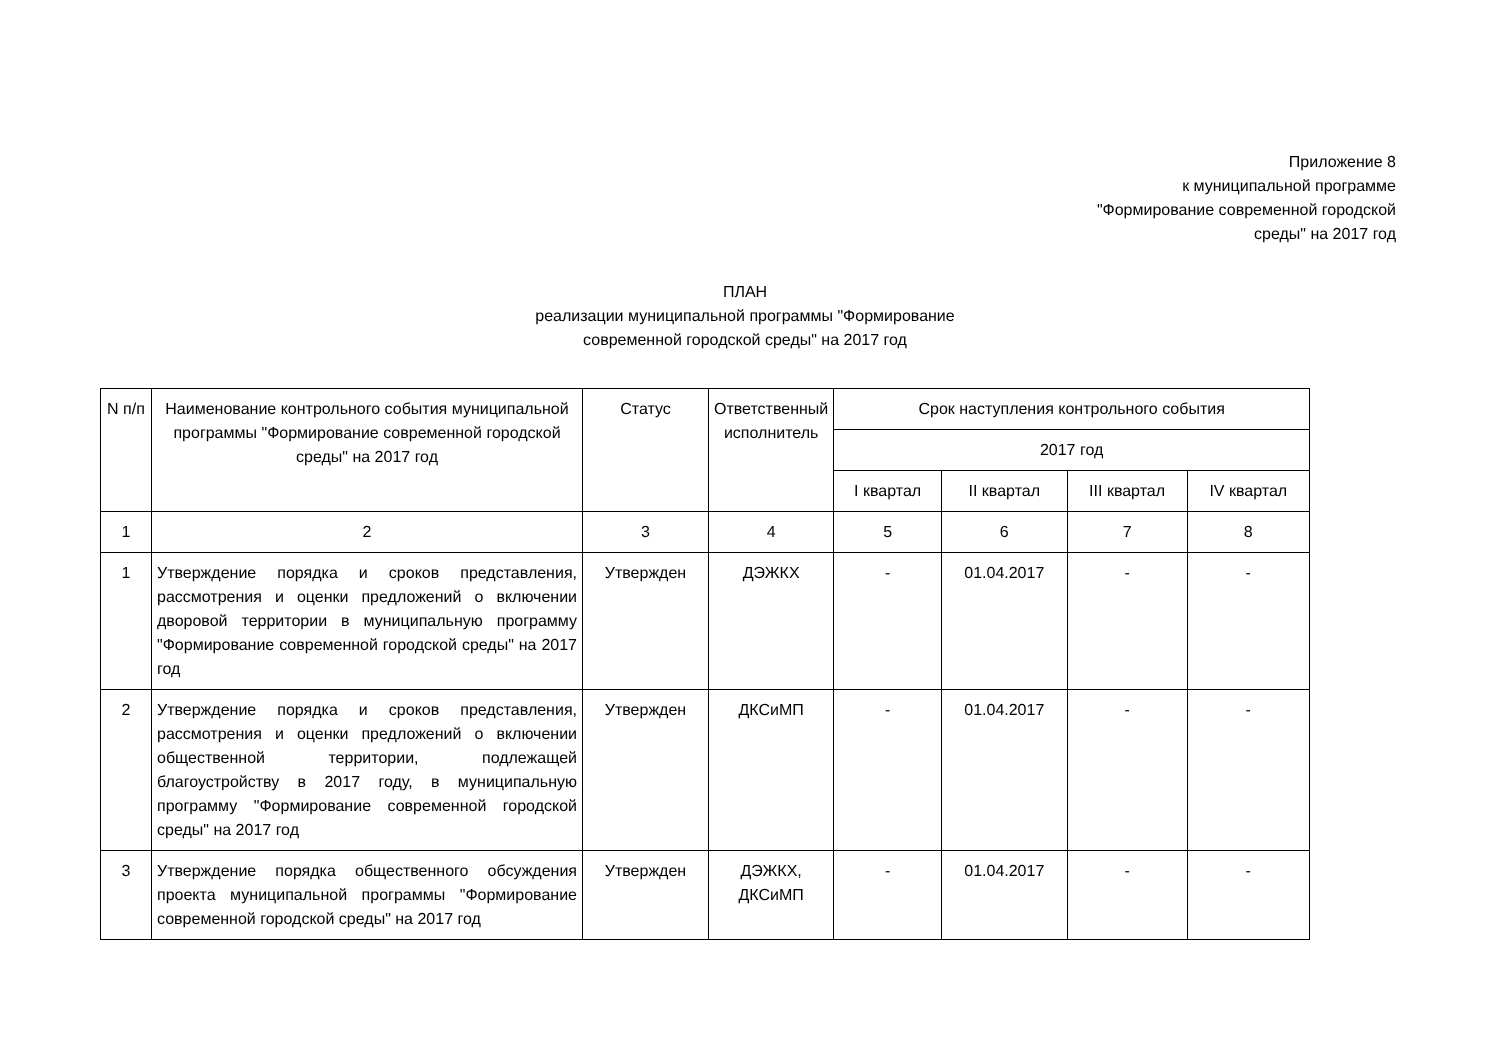Приложение 8
к муниципальной программе
"Формирование современной городской
среды" на 2017 год
ПЛАН
реализации муниципальной программы "Формирование
современной городской среды" на 2017 год
| N п/п | Наименование контрольного события муниципальной программы "Формирование современной городской среды" на 2017 год | Статус | Ответственный исполнитель | Срок наступления контрольного события | | | |
| --- | --- | --- | --- | --- | --- | --- | --- |
| | | | | 2017 год | | | |
| | | | | I квартал | II квартал | III квартал | IV квартал |
| 1 | 2 | 3 | 4 | 5 | 6 | 7 | 8 |
| 1 | Утверждение порядка и сроков представления, рассмотрения и оценки предложений о включении дворовой территории в муниципальную программу "Формирование современной городской среды" на 2017 год | Утвержден | ДЭЖКХ | - | 01.04.2017 | - | - |
| 2 | Утверждение порядка и сроков представления, рассмотрения и оценки предложений о включении общественной территории, подлежащей благоустройству в 2017 году, в муниципальную программу "Формирование современной городской среды" на 2017 год | Утвержден | ДКСиМП | - | 01.04.2017 | - | - |
| 3 | Утверждение порядка общественного обсуждения проекта муниципальной программы "Формирование современной городской среды" на 2017 год | Утвержден | ДЭЖКХ, ДКСиМП | - | 01.04.2017 | - | - |